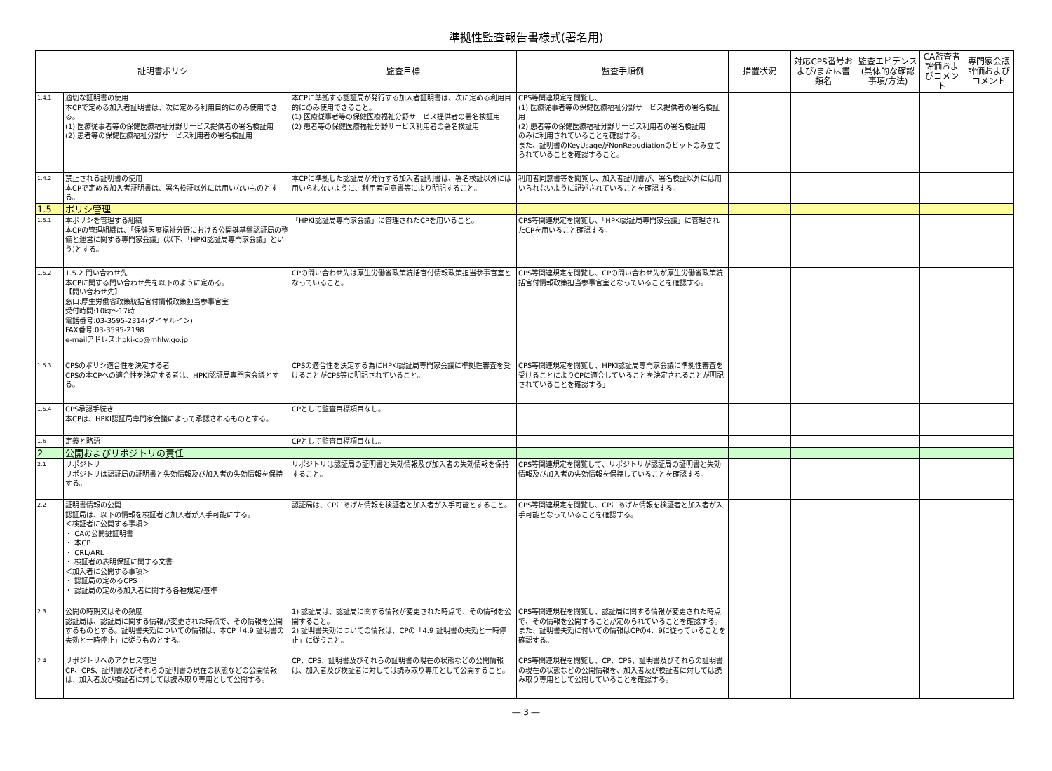準拠性監査報告書様式(署名用)
| 証明書ポリシ | | 監査目標 | 監査手順例 | 措置状況 | 対応CPS番号および/または書類名 | 監査エビデンス(具体的な確認事項/方法) | CA監査者評価およびコメント | 専門家会議評価およびコメント |
| --- | --- | --- | --- | --- | --- | --- | --- | --- |
| 1.4.1 | 適切な証明書の使用 本CPで定める加入者証明書は、次に定める利用目的にのみ使用できる。 (1) 医療従事者等の保健医療福祉分野サービス提供者の署名検証用 (2) 患者等の保健医療福祉分野サービス利用者の署名検証用 | 本CPに準拠する認証局が発行する加入者証明書は、次に定める利用目的にのみ使用できること。 (1) 医療従事者等の保健医療福祉分野サービス提供者の署名検証用 (2) 患者等の保健医療福祉分野サービス利用者の署名検証用 | CPS等関連規定を閲覧し、 (1) 医療従事者等の保健医療福祉分野サービス提供者の署名検証用 (2) 患者等の保健医療福祉分野サービス利用者の署名検証用 のみに利用されていることを確認する。 また、証明書のKeyUsageがNonRepudiationのビットのみ立てられていることを確認すること。 | | | | | |
| 1.4.2 | 禁止される証明書の使用 本CPで定める加入者証明書は、署名検証以外には用いないものとする。 | 本CPに準拠した認証局が発行する加入者証明書は、署名検証以外には用いられないように、利用者同意書等により明記すること。 | 利用者同意書等を閲覧し、加入者証明書が、署名検証以外には用いられないように記述されていることを確認する。 | | | | | |
| 1.5 | ポリシ管理 | | | | | | | |
| 1.5.1 | 本ポリシを管理する組織 本CPの管理組織は、「保健医療福祉分野における公開鍵基盤認証局の整備と運営に関する専門家会議」(以下、「HPKI認証局専門家会議」という)とする。 | 「HPKI認証局専門家会議」に管理されたCPを用いること。 | CPS等関連規定を閲覧し、「HPKI認証局専門家会議」に管理されたCPを用いること確認する。 | | | | | |
| 1.5.2 | 1.5.2 問い合わせ先 本CPに関する問い合わせ先を以下のように定める。 【問い合わせ先】 窓口:厚生労働省政策統括官付情報政策担当参事官室 受付時間:10時～17時 電話番号:03-3595-2314(ダイヤルイン) FAX番号:03-3595-2198 e-mailアドレス:hpki-cp@mhlw.go.jp | CPの問い合わせ先は厚生労働省政策統括官付情報政策担当参事官室となっていること。 | CPS等関連規定を閲覧し、CPの問い合わせ先が厚生労働省政策統括官付情報政策担当参事官室となっていることを確認する。 | | | | | |
| 1.5.3 | CPSのポリシ適合性を決定する者 CPSの本CPへの適合性を決定する者は、HPKI認証局専門家会議とする。 | CPSの適合性を決定する為にHPKI認証局専門家会議に準拠性審査を受けることがCPS等に明記されていること。 | CPS等関連規定を閲覧し、HPKI認証局専門家会議に準拠性審査を受けることによりCPに適合していることを決定されることが明記されていることを確認する」 | | | | | |
| 1.5.4 | CPS承認手続き 本CPは、HPKI認証局専門家会議によって承認されるものとする。 | CPとして監査目標項目なし。 | | | | | | |
| 1.6 | 定義と略語 | CPとして監査目標項目なし。 | | | | | | |
| 2 | 公開およびリポジトリの責任 | | | | | | | |
| 2.1 | リポジトリ リポジトリは認証局の証明書と失効情報及び加入者の失効情報を保持する。 | リポジトリは認証局の証明書と失効情報及び加入者の失効情報を保持すること。 | CPS等関連規定を閲覧して、リポジトリが認証局の証明書と失効情報及び加入者の失効情報を保持していることを確認する。 | | | | | |
| 2.2 | 証明書情報の公開 認証局は、以下の情報を検証者と加入者が入手可能にする。 ＜検証者に公開する事項＞ ・ CAの公開鍵証明書 ・ 本CP ・ CRL/ARL ・ 検証者の表明保証に関する文書 ＜加入者に公開する事項＞ ・ 認証局の定めるCPS ・ 認証局の定める加入者に関する各種規定/基準 | 認証局は、CPにあげた情報を検証者と加入者が入手可能とすること。 | CPS等関連規定を閲覧し、CPにあげた情報を検証者と加入者が入手可能となっていることを確認する。 | | | | | |
| 2.3 | 公開の時期又はその頻度 認証局は、認証局に関する情報が変更された時点で、その情報を公開するものとする。証明書失効についての情報は、本CP「4.9 証明書の失効と一時停止」に従うものとする。 | 1) 認証局は、認証局に関する情報が変更された時点で、その情報を公開すること。 2) 証明書失効についての情報は、CPの「4.9 証明書の失効と一時停止」に従うこと。 | CPS等関連規程を閲覧し、認証局に関する情報が変更された時点で、その情報を公開することが定められていることを確認する。また、証明書失効に付いての情報はCPの4．9に従っていることを確認する。 | | | | | |
| 2.4 | リポジトリへのアクセス管理 CP、CPS、証明書及びそれらの証明書の現在の状態などの公開情報は、加入者及び検証者に対しては読み取り専用として公開する。 | CP、CPS、証明書及びそれらの証明書の現在の状態などの公開情報は、加入者及び検証者に対しては読み取り専用として公開すること。 | CPS等関連規程を閲覧し、CP、CPS、証明書及びそれらの証明書の現在の状態などの公開情報を、加入者及び検証者に対しては読み取り専用として公開していることを確認する。 | | | | | |
― 3 ―